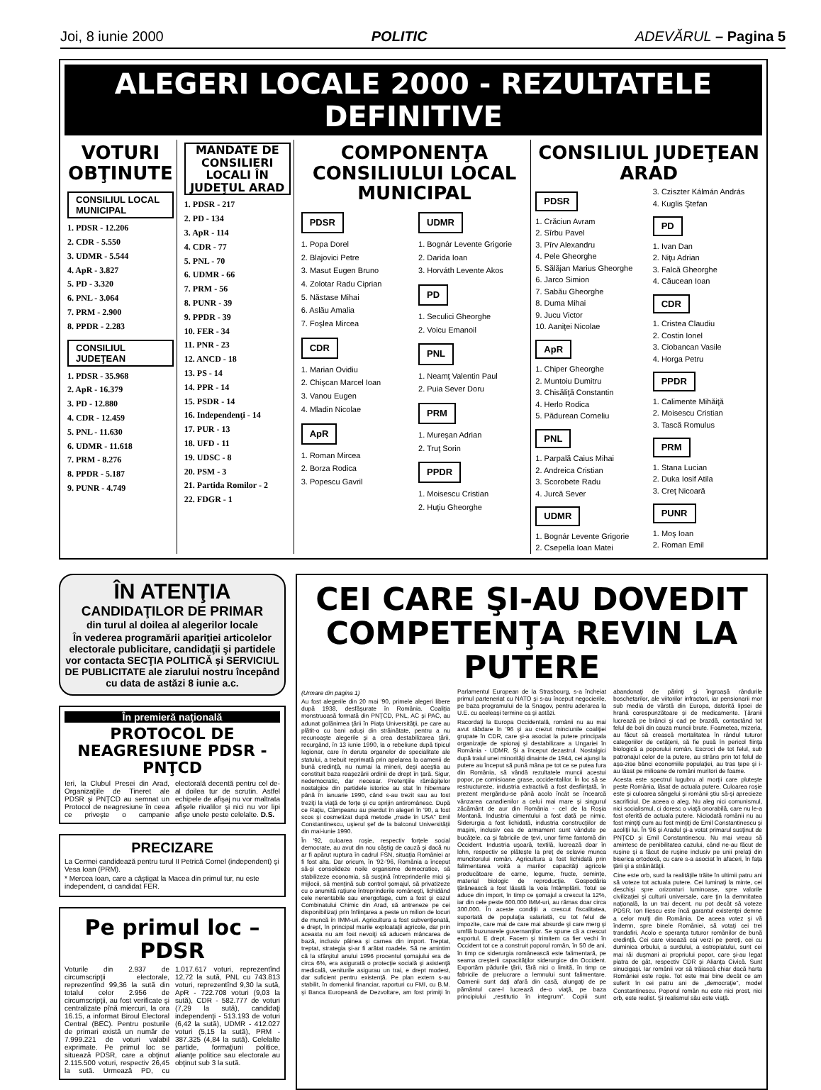Joi, 8 iunie 2000 POLITIC ADEVĂRUL – Pagina 5
ALEGERI LOCALE 2000 - REZULTATELE DEFINITIVE
VOTURI OBŢINUTE
CONSILIUL LOCAL MUNICIPAL
1. PDSR - 12.206
2. CDR - 5.550
3. UDMR - 5.544
4. ApR - 3.827
5. PD - 3.320
6. PNL - 3.064
7. PRM - 2.900
8. PPDR - 2.283
CONSILIUL JUDEŢEAN
1. PDSR - 35.968
2. ApR - 16.379
3. PD - 12.880
4. CDR - 12.459
5. PNL - 11.630
6. UDMR - 11.618
7. PRM - 8.276
8. PPDR - 5.187
9. PUNR - 4.749
MANDATE DE CONSILIERI LOCALI ÎN JUDEŢUL ARAD
1. PDSR - 217
2. PD - 134
3. ApR - 114
4. CDR - 77
5. PNL - 70
6. UDMR - 66
7. PRM - 56
8. PUNR - 39
9. PPDR - 39
10. FER - 34
11. PNR - 23
12. ANCD - 18
13. PS - 14
14. PPR - 14
15. PSDR - 14
16. Independenţi - 14
17. PUR - 13
18. UFD - 11
19. UDSC - 8
20. PSM - 3
21. Partida Romilor - 2
22. FDGR - 1
COMPONENŢA CONSILIULUI LOCAL MUNICIPAL
PDSR
1. Popa Dorel
2. Blajovici Petre
3. Masut Eugen Bruno
4. Zolotar Radu Ciprian
5. Năstase Mihai
6. Aslău Amalia
7. Foşlea Mircea
CDR
1. Marian Ovidiu
2. Chişcan Marcel Ioan
3. Vanou Eugen
4. Mladin Nicolae
ApR
1. Roman Mircea
2. Borza Rodica
3. Popescu Gavril
UDMR
1. Bognár Levente Grigorie
2. Darida Ioan
3. Horváth Levente Akos
PD
1. Seculici Gheorghe
2. Voicu Emanoil
PNL
1. Neamţ Valentin Paul
2. Puia Sever Doru
PRM
1. Mureşan Adrian
2. Truţ Sorin
PPDR
1. Moisescu Cristian
2. Huţiu Gheorghe
CONSILIUL JUDEŢEAN ARAD
PDSR
1. Crăciun Avram
2. Sîrbu Pavel
3. Pîrv Alexandru
4. Pele Gheorghe
5. Sălăjan Marius Gheorghe
6. Jarco Simion
7. Sabău Gheorghe
8. Duma Mihai
9. Jucu Victor
10. Aaniţei Nicolae
ApR
1. Chiper Gheorghe
2. Muntoiu Dumitru
3. Chisăliţă Constantin
4. Herlo Rodica
5. Pădurean Corneliu
PNL
1. Parpală Caius Mihai
2. Andreica Cristian
3. Scorobete Radu
4. Jurcă Sever
UDMR
1. Bognár Levente Grigorie
2. Csepella Ioan Matei
3. Cziszter Kálmán András
4. Kuglis Ştefan
PD
1. Ivan Dan
2. Niţu Adrian
3. Falcă Gheorghe
4. Căucean Ioan
CDR
1. Cristea Claudiu
2. Costin Ionel
3. Ciobancan Vasile
4. Horga Petru
PPDR
1. Calimente Mihăiţă
2. Moisescu Cristian
3. Tască Romulus
PRM
1. Stana Lucian
2. Duka Iosif Atila
3. Creţ Nicoară
PUNR
1. Moş Ioan
2. Roman Emil
ÎN ATENŢIA
CANDIDAŢILOR DE PRIMAR
din turul al doilea al alegerilor locale
În vederea programării apariţiei articolelor electorale publicitare, candidaţii şi partidele vor contacta SECŢIA POLITICĂ şi SERVICIUL DE PUBLICITATE ale ziarului nostru începând cu data de astăzi 8 iunie a.c.
În premieră naţională
PROTOCOL DE NEAGRESIUNE PDSR - PNŢCD
Ieri, la Clubul Presei din Arad, Organizaţiile de Tineret ale PDSR şi PNŢCD au semnat un Protocol de neagresiune în ceea ce priveşte o campanie electorală decentă pentru cel de-al doilea tur de scrutin. Astfel echipele de afişaj nu vor maltrata afişele rivalilor şi nici nu vor lipi afişe unele peste celelalte. D.S.
PRECIZARE
La Cermei candidează pentru turul II Petrică Cornel (independent) şi Vesa Ioan (PRM).
* Mercea Ioan, care a câştigat la Macea din primul tur, nu este independent, ci candidat FER.
Pe primul loc – PDSR
Voturile din 2.937 de circumscripţii electorale, reprezentînd 99,36 la sută din totalul celor 2.956 de circumscripţii, au fost verificate şi centralizate pînă miercuri, la ora 16.15, a informat Biroul Electoral Central (BEC). Pentru posturile de primari există un număr de 7.999.221 de voturi valabil exprimate. Pe primul loc se situează PDSR, care a obţinut 2.115.500 voturi, respectiv 26,45 la sută. Urmează PD, cu 1.017.617 voturi, reprezentînd 12,72 la sută, PNL cu 743.813 voturi, reprezentînd 9,30 la sută, ApR - 722.708 voturi (9,03 la sută), CDR - 582.777 de voturi (7,29 la sută), candidaţi independenţi - 513.193 de voturi (6,42 la sută), UDMR - 412.027 voturi (5,15 la sută), PRM - 387.325 (4,84 la sută). Celelalte partide, formaţiuni politice, alianţe politice sau electorale au obţinut sub 3 la sută.
CEI CARE ŞI-AU DOVEDIT COMPETENŢA REVIN LA PUTERE
(Urmare din pagina 1)
Au fost alegerile din 20 mai '90, primele alegeri libere după 1938, desfăşurate în România. Coaliţia monstruoasă formată din PNŢCD, PNL, AC şi PAC, au adunat golănimea ţării în Piaţa Universităţii, pe care au plătit-o cu bani aduşi din străinătate, pentru a nu recunoaşte alegerile şi a crea destabilizarea ţării, recurgând, în 13 iunie 1990, la o rebeliune după tipicul legionar, care în deruta organelor de specialitate ale statului, a trebuit reprimată prin apelarea la oamenii de bună credinţă, nu numai la mineri, deşi aceştia au constituit baza reaşezării ordinii de drept în ţară. Sigur, nedemocratic, dar necesar. Pretenţiile rămăşiţelor nostalgice din partidele istorice au stat în hibernare până în ianuarie 1990, când s-au trezit sau au fost treziţi la viaţă de forţe şi cu sprijin antiromânesc. După ce Raţiu, Câmpeanu au pierdut în alegeri în '90, a fost scos şi cosmetizat după metode „made în USA" Emil Constantinescu, uşierul şef de la balconul Universităţii din mai-iunie 1990.
În '92, culoarea roşie, respectiv forţele social democrate, au avut din nou câştig de cauză şi dacă nu ar fi apărut ruptura în cadrul FSN, situaţia României ar fi fost alta. Dar oricum, în '92-'96, România a început să-şi consolideze noile organisme democratice, să stabilizeze economia, să susţină întreprinderile mici şi mijlocii, să menţină sub control şomajul, să privatizeze cu o anumită raţiune întreprinderile româneşti, lichidând cele nerentabile sau energofage, cum a fost şi cazul Combinatului Chimic din Arad, să antreneze pe cei disponibilizaţi prin înfiinţarea a peste un milion de locuri de muncă în IMM-uri. Agricultura a fost subvenţionată, e drept, în principal marile exploataţii agricole, dar prin aceasta nu am fost nevoiţi să aducem mâncarea de bază, inclusiv pâinea şi carnea din import. Treptat, treptat, strategia şi-ar fi arătat roadele. Să ne amintim că la sfârşitul anului 1996 procentul şomajului era de circa 6%, era asigurată o protecţie socială şi asistenţă medicală, veniturile asigurau un trai, e drept modest, dar suficient pentru existenţă. Pe plan extern s-au stabilit, în domeniul financiar, raporturi cu FMI, cu B.M. şi Banca Europeană de Dezvoltare, am fost primiţi în Parlamentul European de la Strasbourg, s-a încheiat primul parteneriat cu NATO şi s-au început negocierile, pe baza programului de la Snagov, pentru aderarea la U.E. cu aceleaşi termine ca şi astăzi.
Racordaţi la Europa Occidentală, românii nu au mai avut răbdare în '96 şi au crezut minciunile coaliţiei grupate în CDR, care şi-a asociat la putere principala organizaţie de spionaj şi destabilizare a Ungariei în România - UDMR. Şi a început dezastrul. Nostalgici după traiul unei minorităţi dinainte de 1944, cei ajunşi la putere au început să pună mâna pe tot ce se putea fura din România, să vândă rezultatele muncii acestui popor, pe comisioane grase, occidentalilor. În loc să se restructureze, industria extractivă a fost desfiinţată, în prezent mergându-se până acolo încât se încearcă vânzarea canadienilor a celui mai mare şi singurul zăcământ de aur din România - cel de la Roşia Montană. Industria cimentului a fost dată pe nimic. Siderurgia a fost lichidată, industria construcţiilor de maşini, inclusiv cea de armament sunt vândute pe bucăţele, ca şi fabricile de ţevi, unor firme fantomă din Occident. Industria uşoară, textilă, lucrează doar în lohn, respectiv se plăteşte la preţ de sclavie munca muncitorului român. Agricultura a fost lichidată prin falimentarea voită a marilor capacităţi agricole producătoare de carne, legume, fructe, seminţe, material biologic de reproducţie. Gospodăria ţărănească a fost lăsată la voia întâmplării. Totul se aduce din import, în timp ce şomajul a crescut la 12%, iar din cele peste 600.000 IMM-uri, au rămas doar circa 300.000. În aceste condiţii a crescut fiscalitatea, suportată de populaţia salariată, cu tot felul de impozite, care mai de care mai absurde şi care merg şi umflă buzunarele guvernanţilor. Se spune că a crescut exportul. E drept. Facem şi trimitem ca fier vechi în Occident tot ce a construit poporul român, în 50 de ani, în timp ce siderurgia românească este falimentară, pe seama creşterii capacităţilor siderurgice din Occident. Exportăm pădurile ţării, fără nici o limită, în timp ce fabricile de prelucrare a lemnului sunt falimentare. Oamenii sunt daţi afară din casă, alungaţi de pe pământul care-l lucrează de-o viaţă, pe baza principiului „restitutio în integrum". Copiii sunt abandonaţi de părinţi şi îngroaşă rândurile boschetarilor, ale viitorilor infractori, iar pensionarii mor sub media de vârstă din Europa, datorită lipsei de hrană corespunzătoare şi de medicamente. Ţăranii lucrează pe brânci şi cad pe brazdă, contactând tot felul de boli din cauza muncii brute. Foametea, mizeria, au făcut să crească mortalitatea în rândul tuturor categoriilor de cetăţeni, să fie pusă în pericol fiinţa biologică a poporului român. Escroci de tot felul, sub patronajul celor de la putere, au strâns prin tot felul de aşa-zise bănci economiile populaţiei, au tras ţepe şi i-au lăsat pe milioane de români muritori de foame.
Acesta este spectrul lugubru al morţii care pluteşte peste România, lăsat de actuala putere. Culoarea roşie este şi culoarea sângelui şi românii ştiu să-şi aprecieze sacrificiul. De aceea o aleg. Nu aleg nici comunismul, nici socialismul, ci doresc o viaţă onorabilă, care nu le-a fost oferită de actuala putere. Niciodată românii nu au fost minţiţi cum au fost minţiţi de Emil Constantinescu şi acoliţii lui. În '96 şi Aradul şi-a votat primarul susţinut de PNŢCD şi Emil Constantinescu. Nu mai vreau să amintesc de penibilitatea cazului, când ne-au făcut de ruşine şi a făcut de ruşine inclusiv pe unii prelaţi din biserica ortodoxă, cu care s-a asociat în afaceri, în faţa ţării şi a străinătăţii.
Cine este orb, surd la realităţile trăite în ultimii patru ani să voteze tot actuala putere. Cei luminaţi la minte, cei deschişi spre orizonturi luminoase, spre valorile civilizaţiei şi culturii universale, care ţin la demnitatea naţională, la un trai decent, nu pot decât să voteze PDSR. Ion Iliescu este încă garantul existenţei demne a celor mulţi din România. De aceea votez şi vă îndemn, spre binele României, să votaţi cei trei trandafiri. Acolo e speranţa tuturor românilor de bună credinţă. Cei care visează cai verzi pe pereţi, cei cu duminica orbului, a surdului, a estropiatului, sunt cei mai răi duşmani ai propriului popor, care şi-au legat piatra de gât, respectiv CDR şi Alianţa Civică. Sunt sinucigaşi. Iar românii vor să trăiască chiar dacă harta României este roşie. Tot este mai bine decât ce am suferit în cei patru ani de „democraţie", model Constantinescu. Poporul român nu este nici prost, nici orb, este realist. Şi realismul său este viaţă.